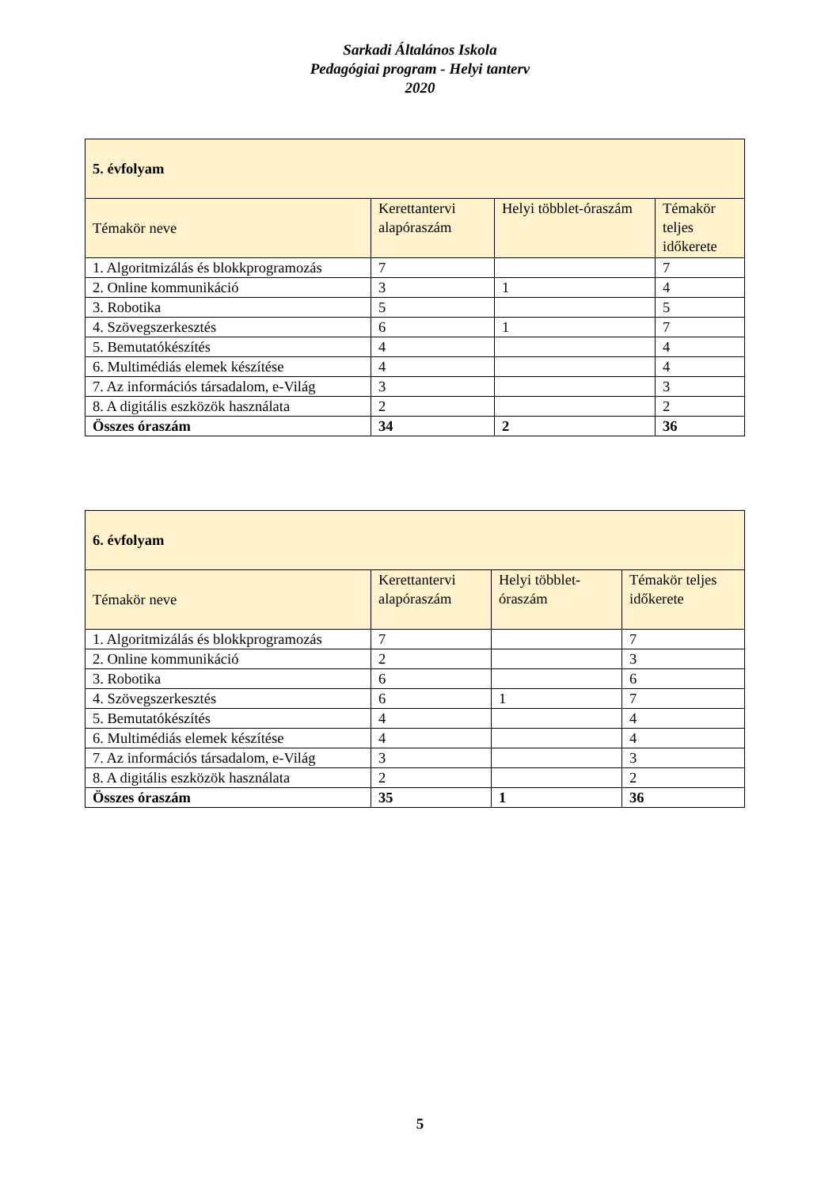Sarkadi Általános Iskola
Pedagógiai program - Helyi tanterv
2020
| 5. évfolyam | | | |
| --- | --- | --- | --- |
| Témakör neve | Kerettantervi alapóraszám | Helyi többlet-óraszám | Témakör teljes időkerete |
| 1. Algoritmizálás és blokkprogramozás | 7 | | 7 |
| 2. Online kommunikáció | 3 | 1 | 4 |
| 3. Robotika | 5 | | 5 |
| 4. Szövegszerkesztés | 6 | 1 | 7 |
| 5. Bemutatókészítés | 4 | | 4 |
| 6. Multimédiás elemek készítése | 4 | | 4 |
| 7. Az információs társadalom, e-Világ | 3 | | 3 |
| 8. A digitális eszközök használata | 2 | | 2 |
| Összes óraszám | 34 | 2 | 36 |
| 6. évfolyam | | | |
| --- | --- | --- | --- |
| Témakör neve | Kerettantervi alapóraszám | Helyi többlet-óraszám | Témakör teljes időkerete |
| 1. Algoritmizálás és blokkprogramozás | 7 | | 7 |
| 2. Online kommunikáció | 2 | | 3 |
| 3. Robotika | 6 | | 6 |
| 4. Szövegszerkesztés | 6 | 1 | 7 |
| 5. Bemutatókészítés | 4 | | 4 |
| 6. Multimédiás elemek készítése | 4 | | 4 |
| 7. Az információs társadalom, e-Világ | 3 | | 3 |
| 8. A digitális eszközök használata | 2 | | 2 |
| Összes óraszám | 35 | 1 | 36 |
5